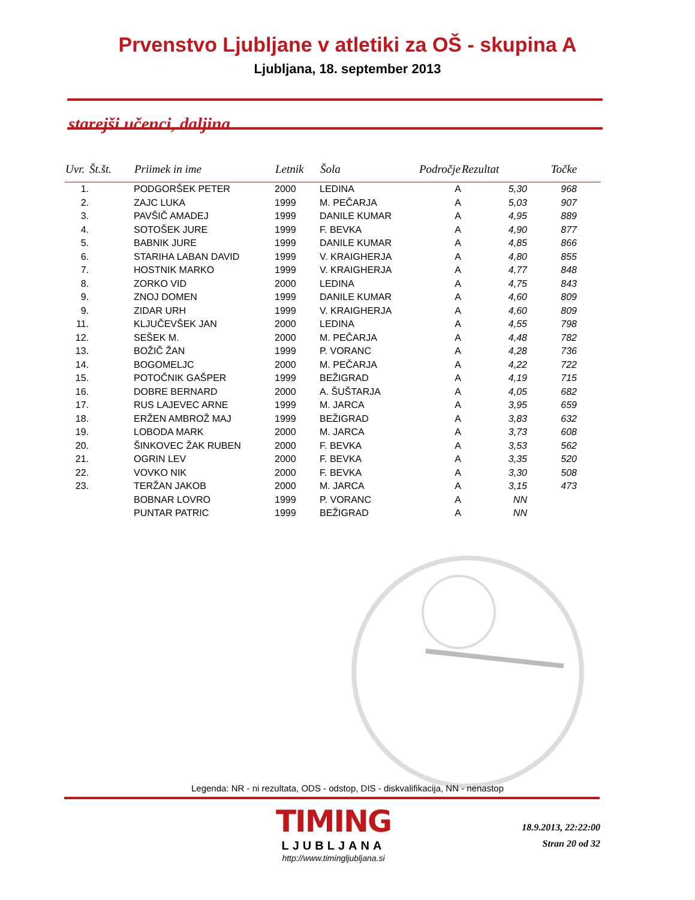Prvenstvo Ljubljane v atletiki za OŠ - skupina A
Ljubljana, 18. september 2013
starejši učenci, daljina
| Uvr. | Št.št. | Priimek in ime | Letnik | Šola | Področje | Rezultat | Točke |
| --- | --- | --- | --- | --- | --- | --- | --- |
| 1. | | PODGORŠEK PETER | 2000 | LEDINA | A | 5,30 | 968 |
| 2. | | ZAJC LUKA | 1999 | M. PEČARJA | A | 5,03 | 907 |
| 3. | | PAVŠIČ AMADEJ | 1999 | DANILE KUMAR | A | 4,95 | 889 |
| 4. | | SOTOŠEK JURE | 1999 | F. BEVKA | A | 4,90 | 877 |
| 5. | | BABNIK JURE | 1999 | DANILE KUMAR | A | 4,85 | 866 |
| 6. | | STARIHA LABAN DAVID | 1999 | V. KRAIGHERJA | A | 4,80 | 855 |
| 7. | | HOSTNIK MARKO | 1999 | V. KRAIGHERJA | A | 4,77 | 848 |
| 8. | | ZORKO VID | 2000 | LEDINA | A | 4,75 | 843 |
| 9. | | ZNOJ DOMEN | 1999 | DANILE KUMAR | A | 4,60 | 809 |
| 9. | | ZIDAR URH | 1999 | V. KRAIGHERJA | A | 4,60 | 809 |
| 11. | | KLJUČEVŠEK JAN | 2000 | LEDINA | A | 4,55 | 798 |
| 12. | | SEŠEK M. | 2000 | M. PEČARJA | A | 4,48 | 782 |
| 13. | | BOŽIČ ŽAN | 1999 | P. VORANC | A | 4,28 | 736 |
| 14. | | BOGOMELJC | 2000 | M. PEČARJA | A | 4,22 | 722 |
| 15. | | POTOČNIK GAŠPER | 1999 | BEŽIGRAD | A | 4,19 | 715 |
| 16. | | DOBRE BERNARD | 2000 | A. ŠUŠTARJA | A | 4,05 | 682 |
| 17. | | RUS LAJEVEC ARNE | 1999 | M. JARCA | A | 3,95 | 659 |
| 18. | | ERŽEN AMBROŽ MAJ | 1999 | BEŽIGRAD | A | 3,83 | 632 |
| 19. | | LOBODA MARK | 2000 | M. JARCA | A | 3,73 | 608 |
| 20. | | ŠINKOVEC ŽAK RUBEN | 2000 | F. BEVKA | A | 3,53 | 562 |
| 21. | | OGRIN LEV | 2000 | F. BEVKA | A | 3,35 | 520 |
| 22. | | VOVKO NIK | 2000 | F. BEVKA | A | 3,30 | 508 |
| 23. | | TERŽAN JAKOB | 2000 | M. JARCA | A | 3,15 | 473 |
| | | BOBNAR LOVRO | 1999 | P. VORANC | A | NN | |
| | | PUNTAR PATRIC | 1999 | BEŽIGRAD | A | NN | |
Legenda: NR - ni rezultata, ODS - odstop, DIS - diskvalifikacija, NN - nenastop
TIMING
LJUBLJANA
http://www.timingljubljana.si
18.9.2013, 22:22:00
Stran 20 od 32